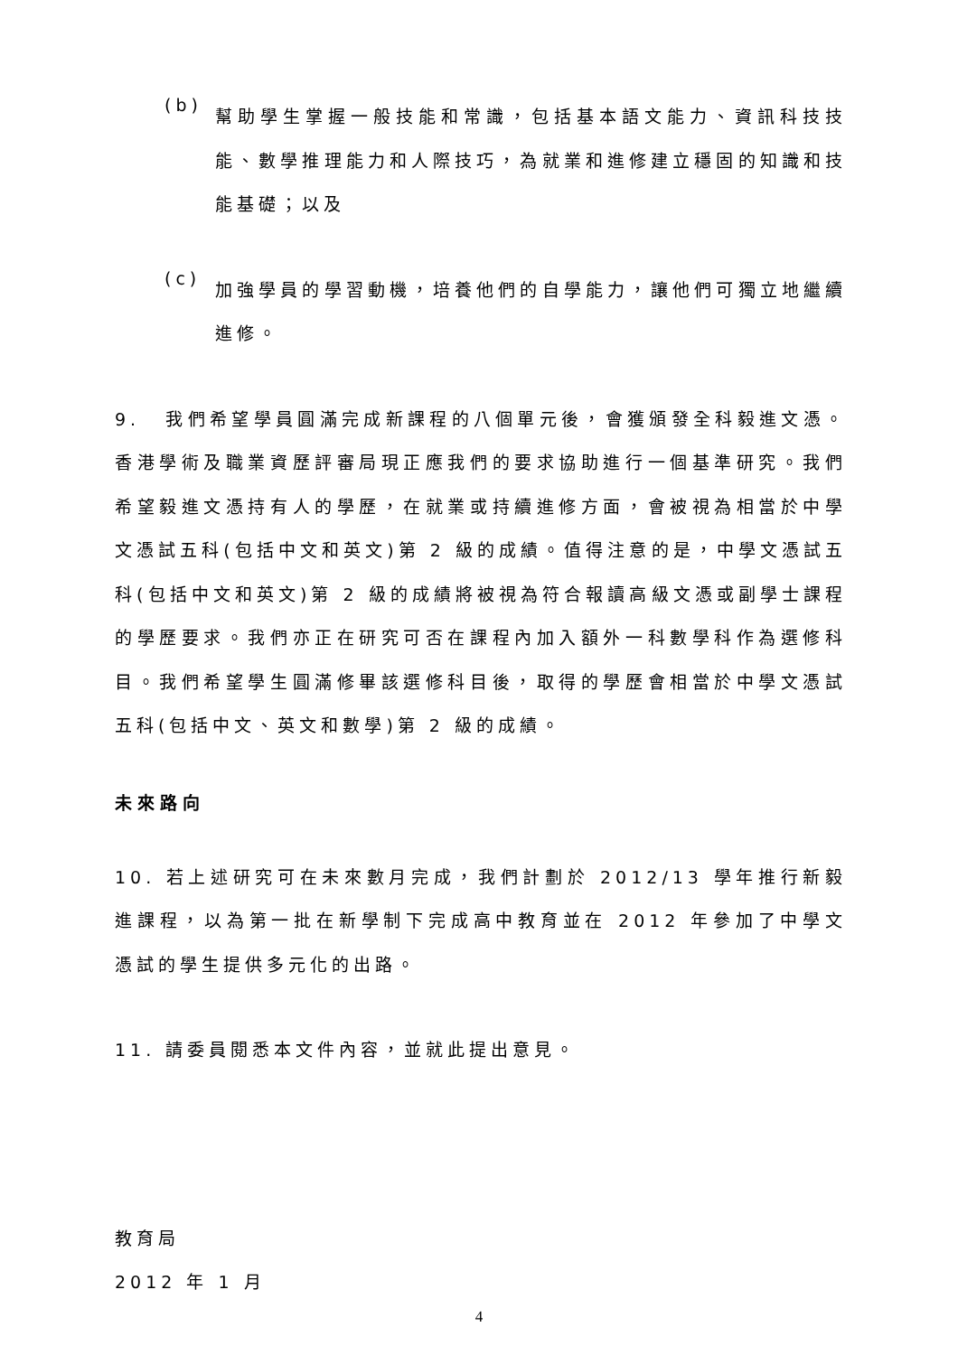(b)
幫助學生掌握一般技能和常識，包括基本語文能力、資訊科技技能、數學推理能力和人際技巧，為就業和進修建立穩固的知識和技能基礎；以及
(c)
加強學員的學習動機，培養他們的自學能力，讓他們可獨立地繼續進修。
9. 我們希望學員圓滿完成新課程的八個單元後，會獲頒發全科毅進文憑。香港學術及職業資歷評審局現正應我們的要求協助進行一個基準研究。我們希望毅進文憑持有人的學歷，在就業或持續進修方面，會被視為相當於中學文憑試五科(包括中文和英文)第 2 級的成績。值得注意的是，中學文憑試五科(包括中文和英文)第 2 級的成績將被視為符合報讀高級文憑或副學士課程的學歷要求。我們亦正在研究可否在課程內加入額外一科數學科作為選修科目。我們希望學生圓滿修畢該選修科目後，取得的學歷會相當於中學文憑試五科(包括中文、英文和數學)第 2 級的成績。
未來路向
10. 若上述研究可在未來數月完成，我們計劃於 2012/13 學年推行新毅進課程，以為第一批在新學制下完成高中教育並在 2012 年參加了中學文憑試的學生提供多元化的出路。
11. 請委員閱悉本文件內容，並就此提出意見。
教育局
2012 年 1 月
4